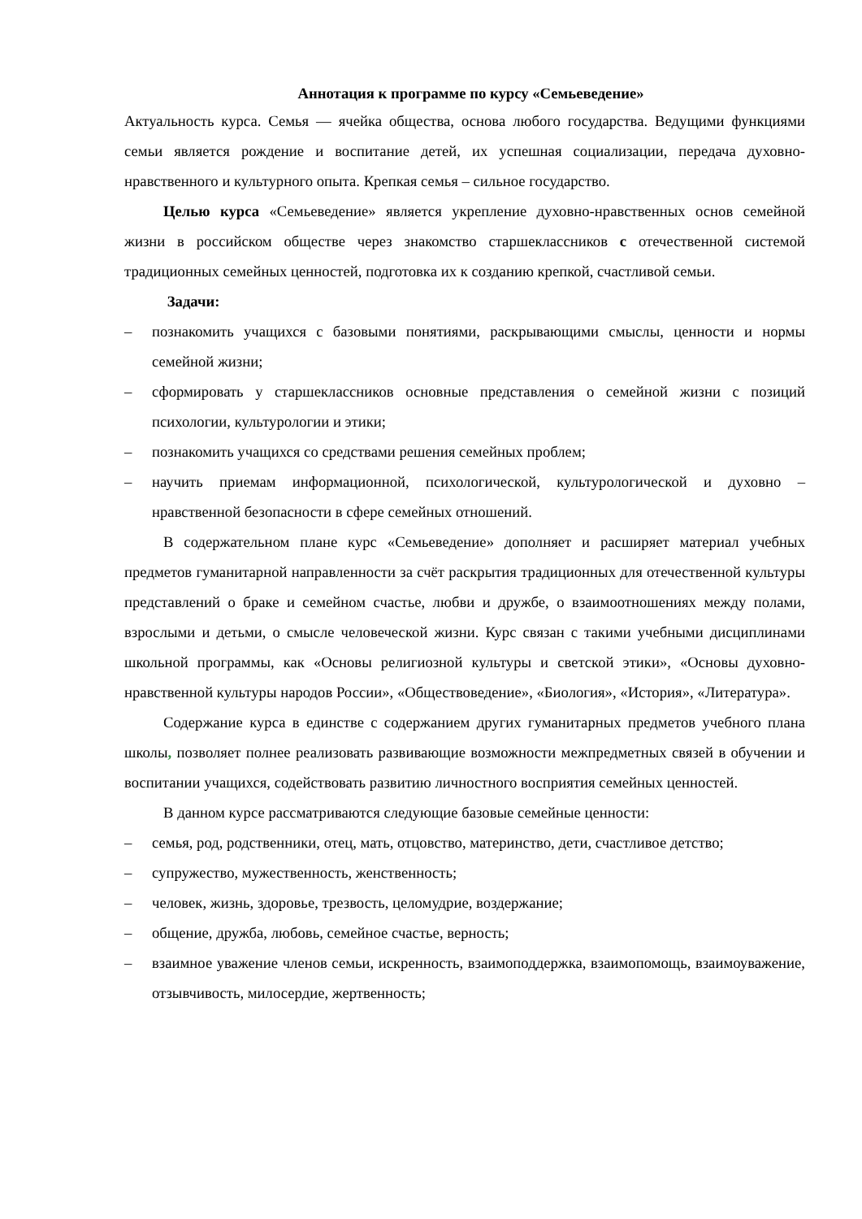Аннотация к программе по курсу «Семьеведение»
Актуальность курса. Семья — ячейка общества, основа любого государства. Ведущими функциями семьи является рождение и воспитание детей, их успешная социализации, передача духовно-нравственного и культурного опыта. Крепкая семья – сильное государство.
Целью курса «Семьеведение» является укрепление духовно-нравственных основ семейной жизни в российском обществе через знакомство старшеклассников с отечественной системой традиционных семейных ценностей, подготовка их к созданию крепкой, счастливой семьи.
Задачи:
– познакомить учащихся с базовыми понятиями, раскрывающими смыслы, ценности и нормы семейной жизни;
– сформировать у старшеклассников основные представления о семейной жизни с позиций психологии, культурологии и этики;
– познакомить учащихся со средствами решения семейных проблем;
– научить приемам информационной, психологической, культурологической и духовно – нравственной безопасности в сфере семейных отношений.
В содержательном плане курс «Семьеведение» дополняет и расширяет материал учебных предметов гуманитарной направленности за счёт раскрытия традиционных для отечественной культуры представлений о браке и семейном счастье, любви и дружбе, о взаимоотношениях между полами, взрослыми и детьми, о смысле человеческой жизни. Курс связан с такими учебными дисциплинами школьной программы, как «Основы религиозной культуры и светской этики», «Основы духовно-нравственной культуры народов России», «Обществоведение», «Биология», «История», «Литература».
Содержание курса в единстве с содержанием других гуманитарных предметов учебного плана школы, позволяет полнее реализовать развивающие возможности межпредметных связей в обучении и воспитании учащихся, содействовать развитию личностного восприятия семейных ценностей.
В данном курсе рассматриваются следующие базовые семейные ценности:
– семья, род, родственники, отец, мать, отцовство, материнство, дети, счастливое детство;
– супружество, мужественность, женственность;
– человек, жизнь, здоровье, трезвость, целомудрие, воздержание;
– общение, дружба, любовь, семейное счастье, верность;
– взаимное уважение членов семьи, искренность, взаимоподдержка, взаимопомощь, взаимоуважение, отзывчивость, милосердие, жертвенность;